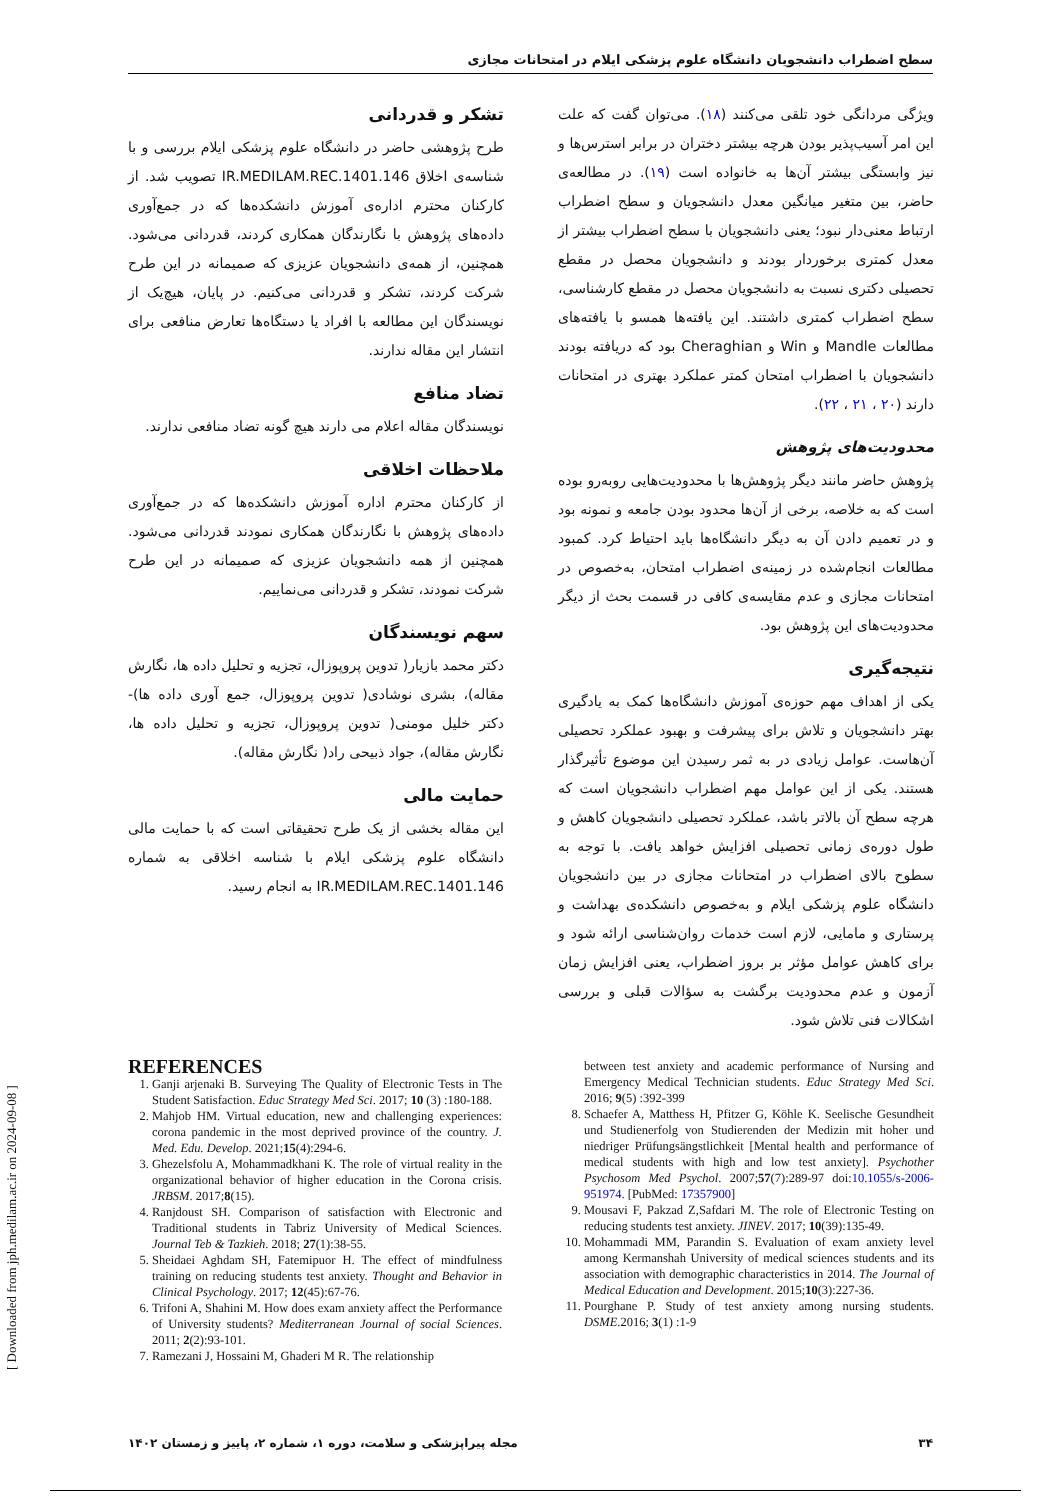سطح اضطراب دانشجویان دانشگاه علوم پزشکی ایلام در امتحانات مجازی
ویژگی مردانگی خود تلقی می‌کنند (۱۸). می‌توان گفت که علت این امر آسیب‌پذیر بودن هرچه بیشتر دختران در برابر استرس‌ها و نیز وابستگی بیشتر آن‌ها به خانواده است (۱۹). در مطالعه‌ی حاضر، بین متغیر میانگین معدل دانشجویان و سطح اضطراب ارتباط معنی‌دار نبود؛ یعنی دانشجویان با سطح اضطراب بیشتر از معدل کمتری برخوردار بودند و دانشجویان محصل در مقطع تحصیلی دکتری نسبت به دانشجویان محصل در مقطع کارشناسی، سطح اضطراب کمتری داشتند. این یافته‌ها همسو با یافته‌های مطالعات Mandle و Win و Cheraghian بود که دریافته بودند دانشجویان با اضطراب امتحان کمتر عملکرد بهتری در امتحانات دارند (۲۰ ، ۲۱ ، ۲۲).
محدودیت‌های پژوهش
پژوهش حاضر مانند دیگر پژوهش‌ها با محدودیت‌هایی روبه‌رو بوده است که به خلاصه، برخی از آن‌ها محدود بودن جامعه و نمونه بود و در تعمیم دادن آن به دیگر دانشگاه‌ها باید احتیاط کرد. کمبود مطالعات انجام‌شده در زمینه‌ی اضطراب امتحان، به‌خصوص در امتحانات مجازی و عدم مقایسه‌ی کافی در قسمت بحث از دیگر محدودیت‌های این پژوهش بود.
نتیجه‌گیری
یکی از اهداف مهم حوزه‌ی آموزش دانشگاه‌ها کمک به یادگیری بهتر دانشجویان و تلاش برای پیشرفت و بهبود عملکرد تحصیلی آن‌هاست. عوامل زیادی در به ثمر رسیدن این موضوع تأثیرگذار هستند. یکی از این عوامل مهم اضطراب دانشجویان است که هرچه سطح آن بالاتر باشد، عملکرد تحصیلی دانشجویان کاهش و طول دوره‌ی زمانی تحصیلی افزایش خواهد یافت. با توجه به سطوح بالای اضطراب در امتحانات مجازی در بین دانشجویان دانشگاه علوم پزشکی ایلام و به‌خصوص دانشکده‌ی بهداشت و پرستاری و مامایی، لازم است خدمات روان‌شناسی ارائه شود و برای کاهش عوامل مؤثر بر بروز اضطراب، یعنی افزایش زمان آزمون و عدم محدودیت برگشت به سؤالات قبلی و بررسی اشکالات فنی تلاش شود.
تشکر و قدردانی
طرح پژوهشی حاضر در دانشگاه علوم پزشکی ایلام بررسی و با شناسه‌ی اخلاق IR.MEDILAM.REC.1401.146 تصویب شد. از کارکنان محترم اداره‌ی آموزش دانشکده‌ها که در جمع‌آوری داده‌های پژوهش با نگارندگان همکاری کردند، قدردانی می‌شود. همچنین، از همه‌ی دانشجویان عزیزی که صمیمانه در این طرح شرکت کردند، تشکر و قدردانی می‌کنیم. در پایان، هیچ‌یک از نویسندگان این مطالعه با افراد یا دستگاه‌ها تعارض منافعی برای انتشار این مقاله ندارند.
تضاد منافع
نویسندگان مقاله اعلام می دارند هیچ گونه تضاد منافعی ندارند.
ملاحظات اخلاقی
از کارکنان محترم اداره آموزش دانشکده‌ها که در جمع‌آوری داده‌های پژوهش با نگارندگان همکاری نمودند قدردانی می‌شود. همچنین از همه دانشجویان عزیزی که صمیمانه در این طرح شرکت نمودند، تشکر و قدردانی می‌نماییم.
سهم نویسندگان
دکتر محمد بازیار( تدوین پروپوزال، تجزیه و تحلیل داده ها، نگارش مقاله)، بشری نوشادی( تدوین پروپوزال، جمع آوری داده ها)- دکتر خلیل مومنی( تدوین پروپوزال، تجزیه و تحلیل داده ها، نگارش مقاله)، جواد ذبیحی راد( نگارش مقاله).
حمایت مالی
این مقاله بخشی از یک طرح تحقیقاتی است که با حمایت مالی دانشگاه علوم پزشکی ایلام با شناسه اخلاقی به شماره IR.MEDILAM.REC.1401.146 به انجام رسید.
REFERENCES
1. Ganji arjenaki B. Surveying The Quality of Electronic Tests in The Student Satisfaction. Educ Strategy Med Sci. 2017; 10 (3) :180-188.
2. Mahjob HM. Virtual education, new and challenging experiences: corona pandemic in the most deprived province of the country. J. Med. Edu. Develop. 2021;15(4):294-6.
3. Ghezelsfolu A, Mohammadkhani K. The role of virtual reality in the organizational behavior of higher education in the Corona crisis. JRBSM. 2017;8(15).
4. Ranjdoust SH. Comparison of satisfaction with Electronic and Traditional students in Tabriz University of Medical Sciences. Journal Teb & Tazkieh. 2018; 27(1):38-55.
5. Sheidaei Aghdam SH, Fatemipuor H. The effect of mindfulness training on reducing students test anxiety. Thought and Behavior in Clinical Psychology. 2017; 12(45):67-76.
6. Trifoni A, Shahini M. How does exam anxiety affect the Performance of University students? Mediterranean Journal of social Sciences. 2011; 2(2):93-101.
7. Ramezani J, Hossaini M, Ghaderi M R. The relationship
between test anxiety and academic performance of Nursing and Emergency Medical Technician students. Educ Strategy Med Sci. 2016; 9(5) :392-399
8. Schaefer A, Matthess H, Pfitzer G, Köhle K. Seelische Gesundheit und Studienerfolg von Studierenden der Medizin mit hoher und niedriger Prüfungsängstlichkeit [Mental health and performance of medical students with high and low test anxiety]. Psychother Psychosom Med Psychol. 2007;57(7):289-97 doi:10.1055/s-2006-951974. [PubMed: 17357900]
9. Mousavi F, Pakzad Z,Safdari M. The role of Electronic Testing on reducing students test anxiety. JINEV. 2017; 10(39):135-49.
10. Mohammadi MM, Parandin S. Evaluation of exam anxiety level among Kermanshah University of medical sciences students and its association with demographic characteristics in 2014. The Journal of Medical Education and Development. 2015;10(3):227-36.
11. Pourghane P. Study of test anxiety among nursing students. DSME.2016; 3(1) :1-9
[ Downloaded from jph.medilam.ac.ir on 2024-09-08 ]
۳۴ مجله پیراپزشکی و سلامت، دوره ۱، شماره ۲، پاییز و زمستان ۱۴۰۲